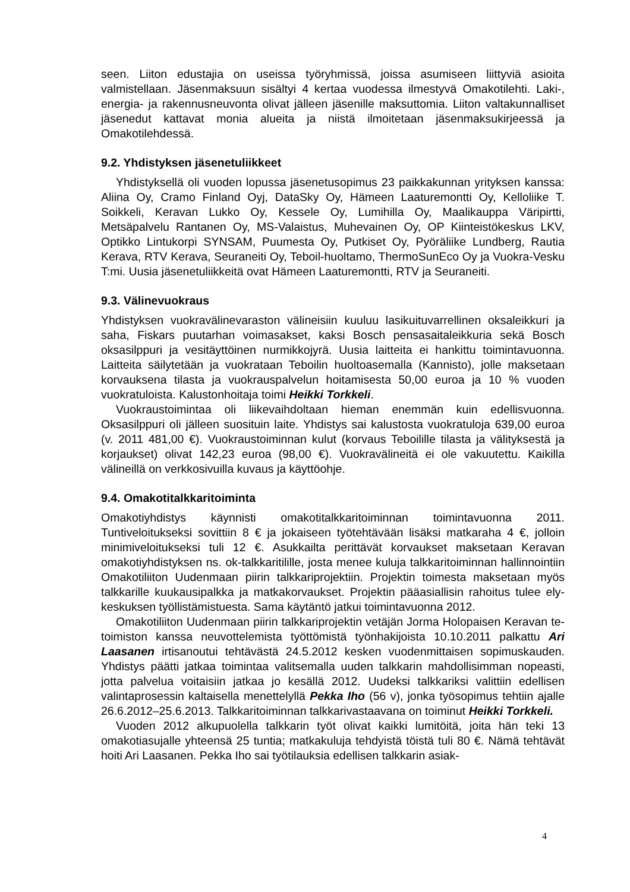seen. Liiton edustajia on useissa työryhmissä, joissa asumiseen liittyviä asioita valmistellaan. Jäsenmaksuun sisältyi 4 kertaa vuodessa ilmestyvä Omakotilehti. Laki-, energia- ja rakennusneuvonta olivat jälleen jäsenille maksuttomia. Liiton valtakunnalliset jäsenedut kattavat monia alueita ja niistä ilmoitetaan jäsenmaksukirjeessä ja Omakotilehdessä.
9.2. Yhdistyksen jäsenetuliikkeet
Yhdistyksellä oli vuoden lopussa jäsenetusopimus 23 paikkakunnan yrityksen kanssa: Aliina Oy, Cramo Finland Oyj, DataSky Oy, Hämeen Laaturemontti Oy, Kelloliike T. Soikkeli, Keravan Lukko Oy, Kessele Oy, Lumihilla Oy, Maalikauppa Väripirtti, Metsäpalvelu Rantanen Oy, MS-Valaistus, Muhevainen Oy, OP Kiinteistökeskus LKV, Optikko Lintukorpi SYNSAM, Puumesta Oy, Putkiset Oy, Pyöräliike Lundberg, Rautia Kerava, RTV Kerava, Seuraneiti Oy, Teboil-huoltamo, ThermoSunEco Oy ja Vuokra-Vesku T:mi. Uusia jäsenetuliikkeitä ovat Hämeen Laaturemontti, RTV ja Seuraneiti.
9.3. Välinevuokraus
Yhdistyksen vuokravälinevaraston välineisiin kuuluu lasikuituvarrellinen oksaleikkuri ja saha, Fiskars puutarhan voimasakset, kaksi Bosch pensasaitaleikkuria sekä Bosch oksasilppuri ja vesitäyttöinen nurmikkojyrä. Uusia laitteita ei hankittu toimintavuonna. Laitteita säilytetään ja vuokrataan Teboilin huoltoasemalla (Kannisto), jolle maksetaan korvauksena tilasta ja vuokrauspalvelun hoitamisesta 50,00 euroa ja 10 % vuoden vuokratuloista. Kalustonhoitaja toimi Heikki Torkkeli.
Vuokraustoimintaa oli liikevaihdoltaan hieman enemmän kuin edellisvuonna. Oksasilppuri oli jälleen suosituin laite. Yhdistys sai kalustosta vuokratuloja 639,00 euroa (v. 2011 481,00 €). Vuokraustoiminnan kulut (korvaus Teboilille tilasta ja välityksestä ja korjaukset) olivat 142,23 euroa (98,00 €). Vuokravälineitä ei ole vakuutettu. Kaikilla välineillä on verkkosivuilla kuvaus ja käyttöohje.
9.4. Omakotitalkkaritoiminta
Omakotiyhdistys käynnisti omakotitalkkaritoiminnan toimintavuonna 2011. Tuntiveloitukseksi sovittiin 8 € ja jokaiseen työtehtävään lisäksi matkaraha 4 €, jolloin minimiveloitukseksi tuli 12 €. Asukkailta perittävät korvaukset maksetaan Keravan omakotiyhdistyksen ns. ok-talkkaritilille, josta menee kuluja talkkaritoiminnan hallinnointiin Omakotiliiton Uudenmaan piirin talkkariprojektiin. Projektin toimesta maksetaan myös talkkarille kuukausipalkka ja matkakorvaukset. Projektin pääasiallisin rahoitus tulee ely-keskuksen työllistämistuesta. Sama käytäntö jatkui toimintavuonna 2012.
Omakotiliiton Uudenmaan piirin talkkariprojektin vetäjän Jorma Holopaisen Keravan te-toimiston kanssa neuvottelemista työttömistä työnhakijoista 10.10.2011 palkattu Ari Laasanen irtisanoutui tehtävästä 24.5.2012 kesken vuodenmittaisen sopimuskauden. Yhdistys päätti jatkaa toimintaa valitsemalla uuden talkkarin mahdollisimman nopeasti, jotta palvelua voitaisiin jatkaa jo kesällä 2012. Uudeksi talkkariksi valittiin edellisen valintaprosessin kaltaisella menettelyllä Pekka Iho (56 v), jonka työsopimus tehtiin ajalle 26.6.2012–25.6.2013. Talkkaritoiminnan talkkarivastaavana on toiminut Heikki Torkkeli.
Vuoden 2012 alkupuolella talkkarin työt olivat kaikki lumitöitä, joita hän teki 13 omakotiasujalle yhteensä 25 tuntia; matkakuluja tehdyistä töistä tuli 80 €. Nämä tehtävät hoiti Ari Laasanen. Pekka Iho sai työtilauksia edellisen talkkarin asiak-
4